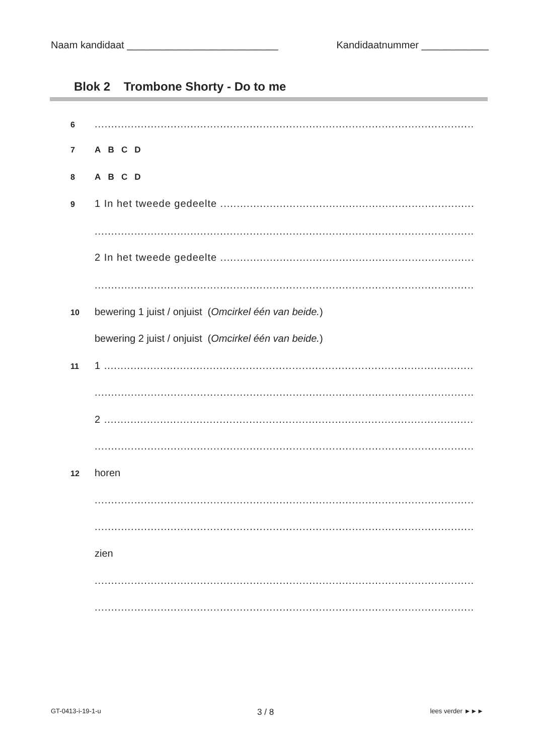Naam kandidaat ___________________________ Kandidaatnummer ____________
Blok 2 Trombone Shorty - Do to me
6....................................................................................................................................
7 A B C D
8 A B C D
9 1 In het tweede gedeelte ..................................................................................................
....................................................................................................................................
2 In het tweede gedeelte ..................................................................................................
....................................................................................................................................
10 bewering 1 juist / onjuist (Omcirkel één van beide.)
bewering 2 juist / onjuist (Omcirkel één van beide.)
11 1 ..............................................................................................................................
....................................................................................................................................
2 ..............................................................................................................................
....................................................................................................................................
12 horen
....................................................................................................................................
....................................................................................................................................
zien
....................................................................................................................................
....................................................................................................................................
GT-0413-i-19-1-u 3 / 8 lees verder ►►►